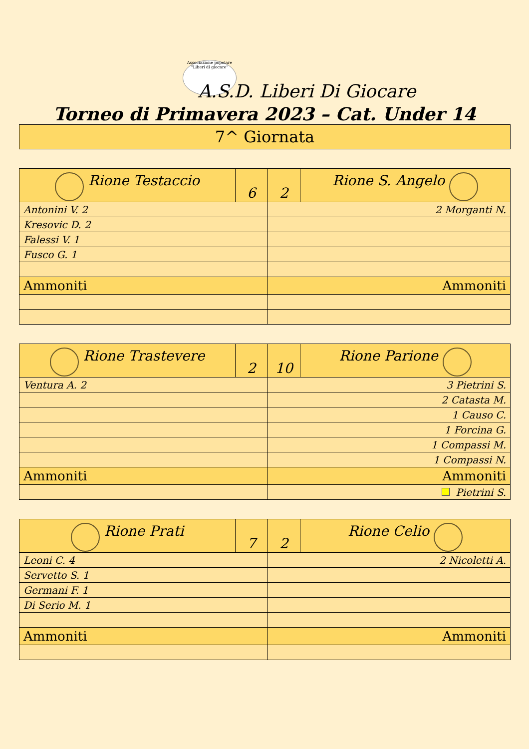Associazione popolare "Liberi di giocare"
A.S.D. Liberi Di Giocare
Torneo di Primavera 2023 – Cat. Under 14
| 7^ Giornata |
| Rione Testaccio | 6 | 2 | Rione S. Angelo |
| --- | --- | --- | --- |
| Antonini V. 2 | | 2 Morganti N. | |
| Kresovic D. 2 | | | |
| Falessi V. 1 | | | |
| Fusco G. 1 | | | |
| Ammoniti | | Ammoniti | |
| Rione Trastevere | 2 | 10 | Rione Parione |
| --- | --- | --- | --- |
| Ventura A. 2 | | 3 Pietrini S. | |
| | | 2 Catasta M. | |
| | | 1 Causo C. | |
| | | 1 Forcina G. | |
| | | 1 Compassi M. | |
| | | 1 Compassi N. | |
| Ammoniti | | Ammoniti | |
| | | Pietrini S. | |
| Rione Prati | 7 | 2 | Rione Celio |
| --- | --- | --- | --- |
| Leoni C. 4 | | 2 Nicoletti A. | |
| Servetto S. 1 | | | |
| Germani F. 1 | | | |
| Di Serio M. 1 | | | |
| Ammoniti | | Ammoniti | |